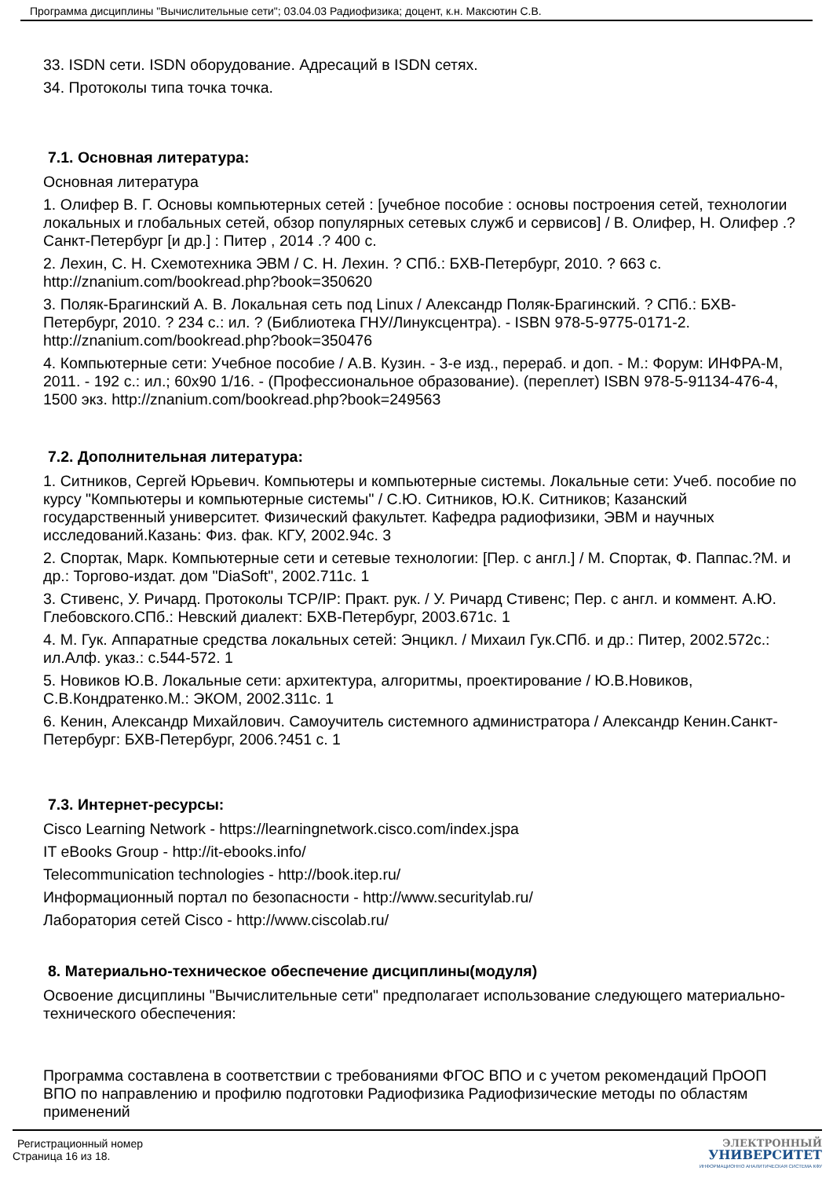Программа дисциплины "Вычислительные сети"; 03.04.03 Радиофизика; доцент, к.н. Максютин С.В.
33. ISDN сети. ISDN оборудование. Адресаций в ISDN сетях.
34. Протоколы типа точка точка.
7.1. Основная литература:
Основная литература
1. Олифер В. Г. Основы компьютерных сетей : [учебное пособие : основы построения сетей, технологии локальных и глобальных сетей, обзор популярных сетевых служб и сервисов] / В. Олифер, Н. Олифер .? Санкт-Петербург [и др.] : Питер , 2014 .? 400 с.
2. Лехин, С. Н. Схемотехника ЭВМ / С. Н. Лехин. ? СПб.: БХВ-Петербург, 2010. ? 663 с. http://znanium.com/bookread.php?book=350620
3. Поляк-Брагинский А. В. Локальная сеть под Linux / Александр Поляк-Брагинский. ? СПб.: БХВ-Петербург, 2010. ? 234 с.: ил. ? (Библиотека ГНУ/Линуксцентра). - ISBN 978-5-9775-0171-2. http://znanium.com/bookread.php?book=350476
4. Компьютерные сети: Учебное пособие / А.В. Кузин. - 3-е изд., перераб. и доп. - М.: Форум: ИНФРА-М, 2011. - 192 с.: ил.; 60x90 1/16. - (Профессиональное образование). (переплет) ISBN 978-5-91134-476-4, 1500 экз. http://znanium.com/bookread.php?book=249563
7.2. Дополнительная литература:
1. Ситников, Сергей Юрьевич. Компьютеры и компьютерные системы. Локальные сети: Учеб. пособие по курсу "Компьютеры и компьютерные системы" / С.Ю. Ситников, Ю.К. Ситников; Казанский государственный университет. Физический факультет. Кафедра радиофизики, ЭВМ и научных исследований.Казань: Физ. фак. КГУ, 2002.94с. 3
2. Спортак, Марк. Компьютерные сети и сетевые технологии: [Пер. с англ.] / М. Спортак, Ф. Паппас.?М. и др.: Торгово-издат. дом "DiaSoft", 2002.711с. 1
3. Стивенс, У. Ричард. Протоколы TCP/IP: Практ. рук. / У. Ричард Стивенс; Пер. с англ. и коммент. А.Ю. Глебовского.СПб.: Невский диалект: БХВ-Петербург, 2003.671с. 1
4. М. Гук. Аппаратные средства локальных сетей: Энцикл. / Михаил Гук.СПб. и др.: Питер, 2002.572с.: ил.Алф. указ.: с.544-572. 1
5. Новиков Ю.В. Локальные сети: архитектура, алгоритмы, проектирование / Ю.В.Новиков, С.В.Кондратенко.М.: ЭКОМ, 2002.311с. 1
6. Кенин, Александр Михайлович. Самоучитель системного администратора / Александр Кенин.Санкт-Петербург: БХВ-Петербург, 2006.?451 с. 1
7.3. Интернет-ресурсы:
Cisco Learning Network - https://learningnetwork.cisco.com/index.jspa
IT eBooks Group - http://it-ebooks.info/
Telecommunication technologies - http://book.itep.ru/
Информационный портал по безопасности - http://www.securitylab.ru/
Лаборатория сетей Cisco - http://www.ciscolab.ru/
8. Материально-техническое обеспечение дисциплины(модуля)
Освоение дисциплины "Вычислительные сети" предполагает использование следующего материально-технического обеспечения:
Программа составлена в соответствии с требованиями ФГОС ВПО и с учетом рекомендаций ПрООП ВПО по направлению и профилю подготовки Радиофизика Радиофизические методы по областям применений
Регистрационный номер
Страница 16 из 18.
ЭЛЕКТРОННЫЙ
УНИВЕРСИТЕТ
ИНФОРМАЦИОННО АНАЛИТИЧЕСКАЯ СИСТЕМА КФУ